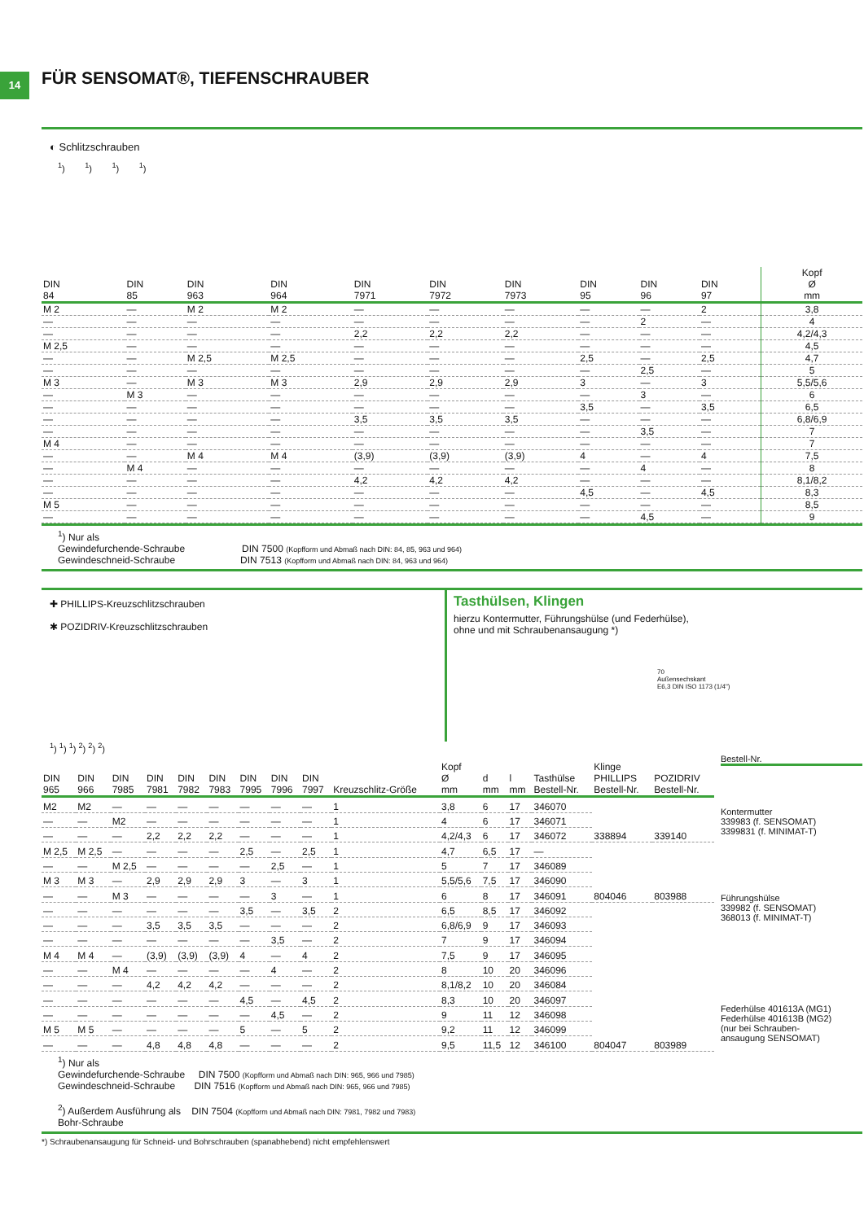14
FÜR SENSOMAT®, TIEFENSCHRAUBER
◐ Schlitzschrauben
<sup>1</sup>) <sup>1</sup>) <sup>1</sup>) <sup>1</sup>)
| DIN 84 | DIN 85 | DIN 963 | DIN 964 | DIN 7971 | DIN 7972 | DIN 7973 | DIN 95 | DIN 96 | DIN 97 | Kopf Ø mm |
| --- | --- | --- | --- | --- | --- | --- | --- | --- | --- | --- |
| M 2 | — | M 2 | M 2 | — | — | — | — | — | 2 | 3,8 |
| — | — | — | — | — | — | — | — | 2 | — | 4 |
| — | — | — | — | 2,2 | 2,2 | 2,2 | — | — | — | 4,2/4,3 |
| M 2,5 | — | — | — | — | — | — | — | — | — | 4,5 |
| — | — | M 2,5 | M 2,5 | — | — | — | 2,5 | — | 2,5 | 4,7 |
| — | — | — | — | — | — | — | — | 2,5 | — | 5 |
| M 3 | — | M 3 | M 3 | 2,9 | 2,9 | 2,9 | 3 | — | 3 | 5,5/5,6 |
| — | M 3 | — | — | — | — | — | — | 3 | — | 6 |
| — | — | — | — | — | — | — | 3,5 | — | 3,5 | 6,5 |
| — | — | — | — | 3,5 | 3,5 | 3,5 | — | — | — | 6,8/6,9 |
| — | — | — | — | — | — | — | — | 3,5 | — | 7 |
| M 4 | — | — | — | — | — | — | — | — | — | 7 |
| — | — | M 4 | M 4 | (3,9) | (3,9) | (3,9) | 4 | — | 4 | 7,5 |
| — | M 4 | — | — | — | — | — | — | 4 | — | 8 |
| — | — | — | — | 4,2 | 4,2 | 4,2 | — | — | — | 8,1/8,2 |
| — | — | — | — | — | — | — | 4,5 | — | 4,5 | 8,3 |
| M 5 | — | — | — | — | — | — | — | — | — | 8,5 |
| — | — | — | — | — | — | — | — | 4,5 | — | 9 |
<sup>1</sup>) Nur als
Gewindefurchende-Schraube DIN 7500 (Kopfform und Abmaß nach DIN: 84, 85, 963 und 964)
Gewindeschneid-Schraube DIN 7513 (Kopfform und Abmaß nach DIN: 84, 963 und 964)
✚ PHILLIPS-Kreuzschlitzschrauben
✱ POZIDRIV-Kreuzschlitzschrauben
Tasthülsen, Klingen
hierzu Kontermutter, Führungshülse (und Federhülse),
ohne und mit Schraubenansaugung *)
70
Außensechskant
E6,3 DIN ISO 1173 (1/4")
<sup>1</sup>) <sup>1</sup>) <sup>1</sup>) <sup>2</sup>) <sup>2</sup>) <sup>2</sup>)
| DIN 965 | DIN 966 | DIN 7985 | DIN 7981 | DIN 7982 | DIN 7983 | DIN 7995 | DIN 7996 | DIN 7997 | Kreuzschlitz-Größe | Kopf Ø mm | d mm | l mm | Tasthülse Bestell-Nr. | Klinge PHILLIPS Bestell-Nr. | POZIDRIV Bestell-Nr. |
| --- | --- | --- | --- | --- | --- | --- | --- | --- | --- | --- | --- | --- | --- | --- | --- |
| M2 | M2 | — | — | — | — | — | — | — | 1 | 3,8 | 6 | 17 | 346070 | 338894 | 339140 |
| — | — | M2 | — | — | — | — | — | — | 1 | 4 | 6 | 17 | 346071 | | |
| — | — | — | 2,2 | 2,2 | 2,2 | — | — | — | 1 | 4,2/4,3 | 6 | 17 | 346072 | | |
| M 2,5 | M 2,5 | — | — | — | — | 2,5 | — | 2,5 | 1 | 4,7 | 6,5 | 17 | — | 804046 | 803988 |
| — | — | M 2,5 | — | — | — | — | 2,5 | — | 1 | 5 | 7 | 17 | 346089 | | |
| M 3 | M 3 | — | 2,9 | 2,9 | 2,9 | 3 | — | 3 | 1 | 5,5/5,6 | 7,5 | 17 | 346090 | | |
| — | — | M 3 | — | — | — | — | 3 | — | 1 | 6 | 8 | 17 | 346091 | | |
| — | — | — | — | — | — | 3,5 | — | 3,5 | 2 | 6,5 | 8,5 | 17 | 346092 | 804047 | 803989 |
| — | — | — | 3,5 | 3,5 | 3,5 | — | — | — | 2 | 6,8/6,9 | 9 | 17 | 346093 | | |
| — | — | — | — | — | — | — | 3,5 | — | 2 | 7 | 9 | 17 | 346094 | | |
| M 4 | M 4 | — | (3,9) | (3,9) | (3,9) | 4 | — | 4 | 2 | 7,5 | 9 | 17 | 346095 | | |
| — | — | M 4 | — | — | — | — | 4 | — | 2 | 8 | 10 | 20 | 346096 | | |
| — | — | — | 4,2 | 4,2 | 4,2 | — | — | — | 2 | 8,1/8,2 | 10 | 20 | 346084 | | |
| — | — | — | — | — | — | 4,5 | — | 4,5 | 2 | 8,3 | 10 | 20 | 346097 | | |
| — | — | — | — | — | — | — | 4,5 | — | 2 | 9 | 11 | 12 | 346098 | | |
| M 5 | M 5 | — | — | — | — | 5 | — | 5 | 2 | 9,2 | 11 | 12 | 346099 | | |
| — | — | — | 4,8 | 4,8 | 4,8 | — | — | — | 2 | 9,5 | 11,5 | 12 | 346100 | | |
Bestell-Nr.
Kontermutter
339983 (f. SENSOMAT)
3399831 (f. MINIMAT-T)
Führungshülse
339982 (f. SENSOMAT)
368013 (f. MINIMAT-T)
Federhülse 401613A (MG1)
Federhülse 401613B (MG2)
(nur bei Schrauben-
ansaugung SENSOMAT)
<sup>1</sup>) Nur als
Gewindefurchende-Schraube DIN 7500 (Kopfform und Abmaß nach DIN: 965, 966 und 7985)
Gewindeschneid-Schraube DIN 7516 (Kopfform und Abmaß nach DIN: 965, 966 und 7985)
<sup>2</sup>) Außerdem Ausführung als DIN 7504 (Kopfform und Abmaß nach DIN: 7981, 7982 und 7983)
Bohr-Schraube
*) Schraubenansaugung für Schneid- und Bohrschrauben (spanabhebend) nicht empfehlenswert